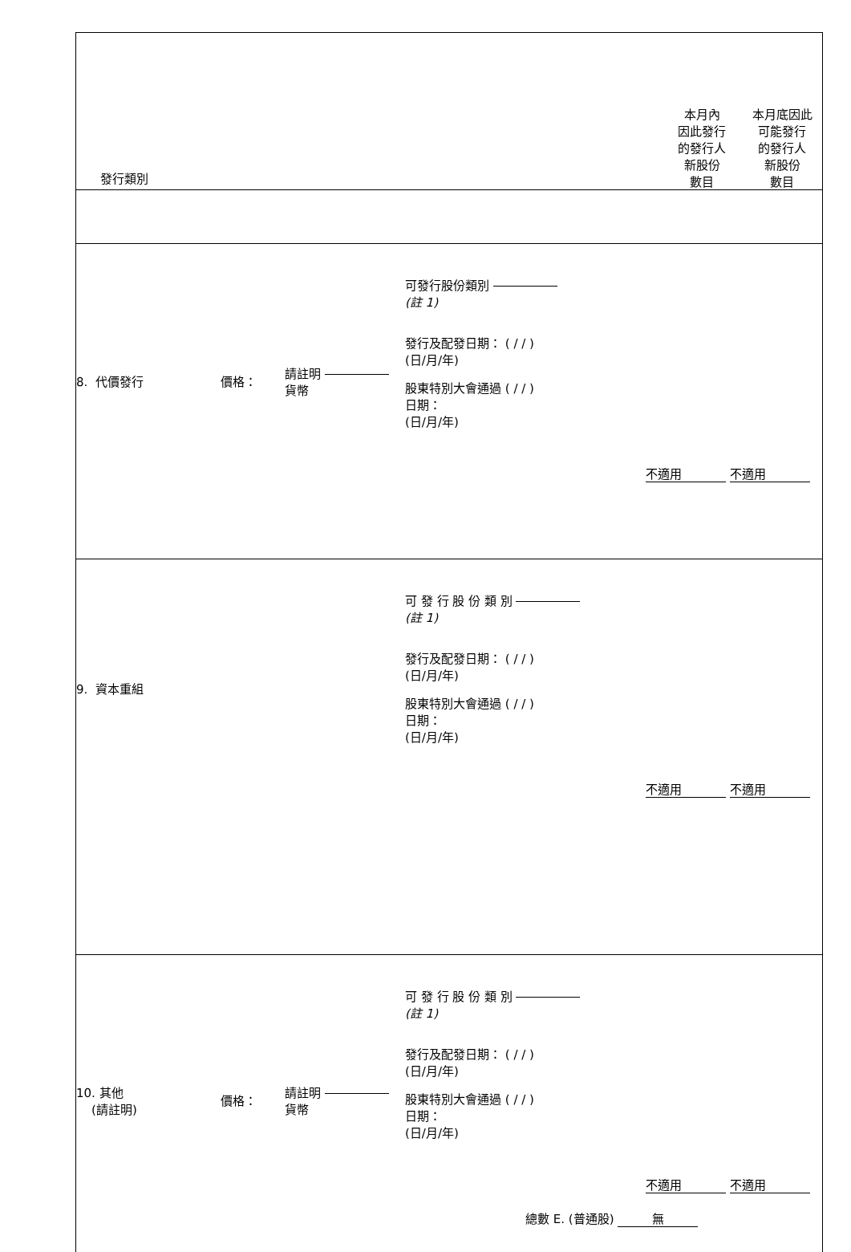| 發行類別 本月內 因此發行 的發行人 新股份 數目 本月底因此 可能發行 的發行人 新股份 數目 |
| 8. 代價發行 價格： 請註明 貨幣 可發行股份類別 (註 1) 發行及配發日期： ( / / ) (日/月/年) 股東特別大會通過 ( / / ) 日期： (日/月/年) 不適用 不適用 |
| 9. 資本重組 可 發 行 股 份 類 別 (註 1) 發行及配發日期： ( / / ) (日/月/年) 股東特別大會通過 ( / / ) 日期： (日/月/年) 不適用 不適用 |
| 10. 其他 (請註明) 價格： 請註明 貨幣 可 發 行 股 份 類 別 (註 1) 發行及配發日期： ( / / ) (日/月/年) 股東特別大會通過 ( / / ) 日期： (日/月/年) 不適用 不適用 總數 E. (普通股) 無 |